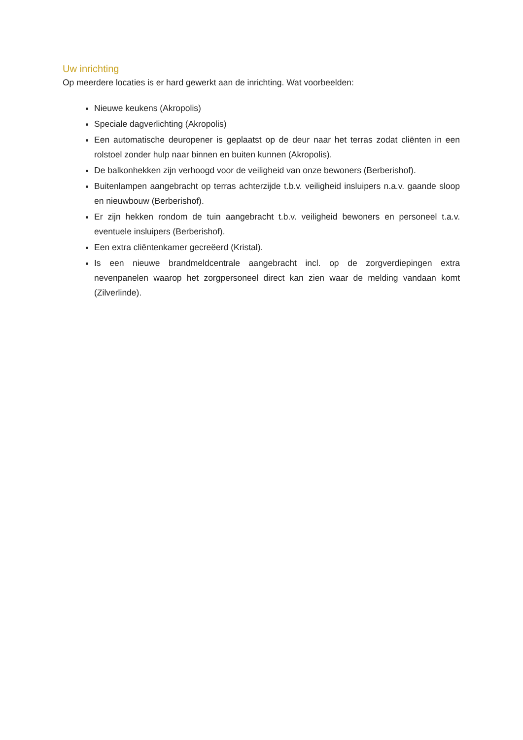Uw inrichting
Op meerdere locaties is er hard gewerkt aan de inrichting. Wat voorbeelden:
Nieuwe keukens (Akropolis)
Speciale dagverlichting (Akropolis)
Een automatische deuropener is geplaatst op de deur naar het terras zodat cliënten in een rolstoel zonder hulp naar binnen en buiten kunnen (Akropolis).
De balkonhekken zijn verhoogd voor de veiligheid van onze bewoners (Berberishof).
Buitenlampen aangebracht op terras achterzijde t.b.v. veiligheid insluipers n.a.v. gaande sloop en nieuwbouw (Berberishof).
Er zijn hekken rondom de tuin aangebracht t.b.v. veiligheid bewoners en personeel t.a.v. eventuele insluipers (Berberishof).
Een extra cliëntenkamer gecreëerd (Kristal).
Is een nieuwe brandmeldcentrale aangebracht incl. op de zorgverdiepingen extra nevenpanelen waarop het zorgpersoneel direct kan zien waar de melding vandaan komt (Zilverlinde).